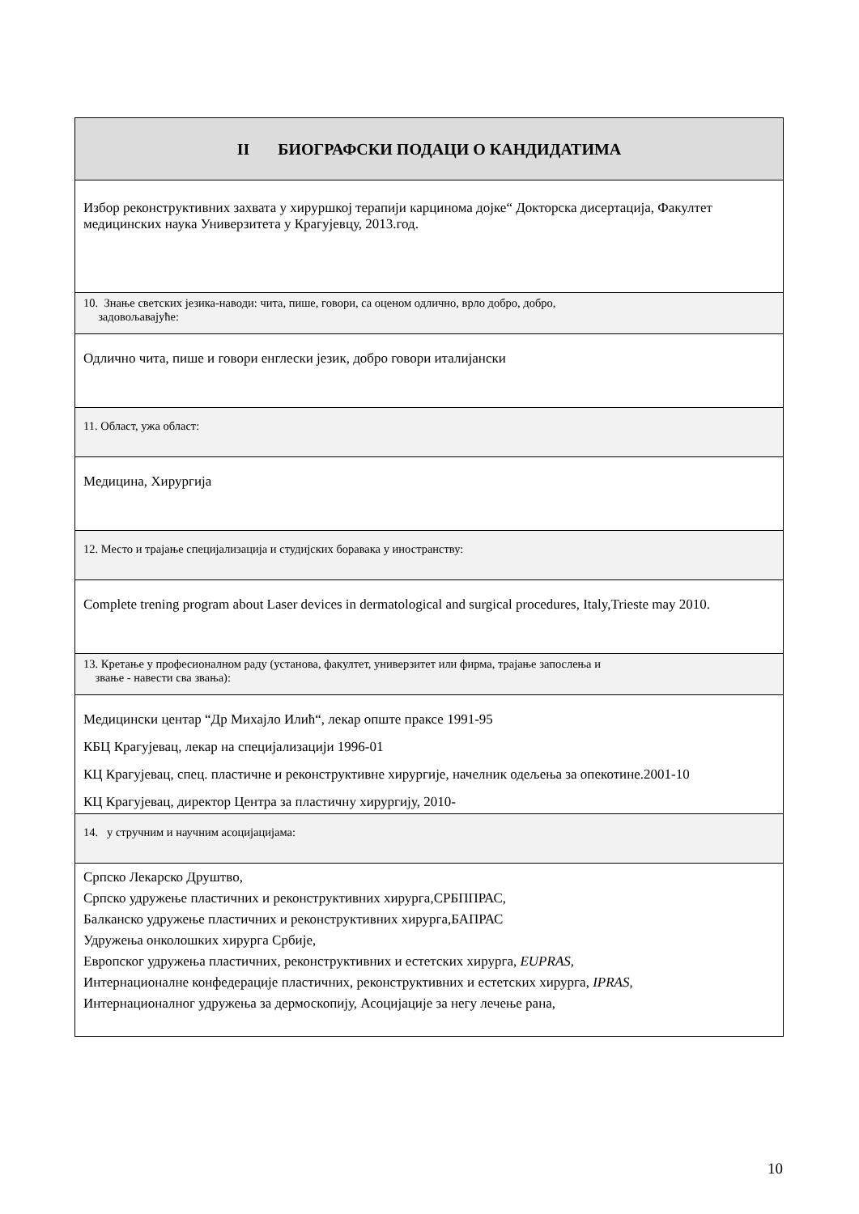| II БИОГРАФСКИ ПОДАЦИ О КАНДИДАТИМА |
| Избор реконструктивних захвата у хируршкој терапији карцинома дојке“ Докторска дисертација, Факултет медицинских наука Универзитета у Крагујевцу, 2013.год. |
| 10. Знање светских језика-наводи: чита, пише, говори, са оценом одлично, врло добро, добро, задовољавајуће: |
| Одлично чита, пише и говори енглески језик, добро говори италијански |
| 11. Област, ужа област: |
| Медицина, Хирургија |
| 12. Место и трајање специјализација и студијских боравака у иностранству: |
| Complete trening program about Laser devices in dermatological and surgical procedures, Italy,Trieste may 2010. |
| 13. Кретање у професионалном раду (установа, факултет, универзитет или фирма, трајање запослења и звање - навести сва звања): |
| Медицински центар “Др Михајло Илић“, лекар опште праксе 1991-95 КБЦ Крагујевац, лекар на специјализацији 1996-01 КЦ Крагујевац, спец. пластичне и реконструктивне хирургије, начелник одељења за опекотине.2001-10 КЦ Крагујевац, директор Центра за пластичну хирургију, 2010- |
| 14. у стручним и научним асоцијацијама: |
| Српско Лекарско Друштво, Српско удружење пластичних и реконструктивних хирурга,СРБППРАС, Балканско удружење пластичних и реконструктивних хирурга,БАПРАС Удружења онколошких хирурга Србије, Европског удружења пластичних, реконструктивних и естетских хирурга, EUPRAS , Интернационалне конфедерације пластичних, реконструктивних и естетских хирурга, IPRAS , Интернационалног удружења за дермоскопију, Асоцијације за негу лечење рана, |
10